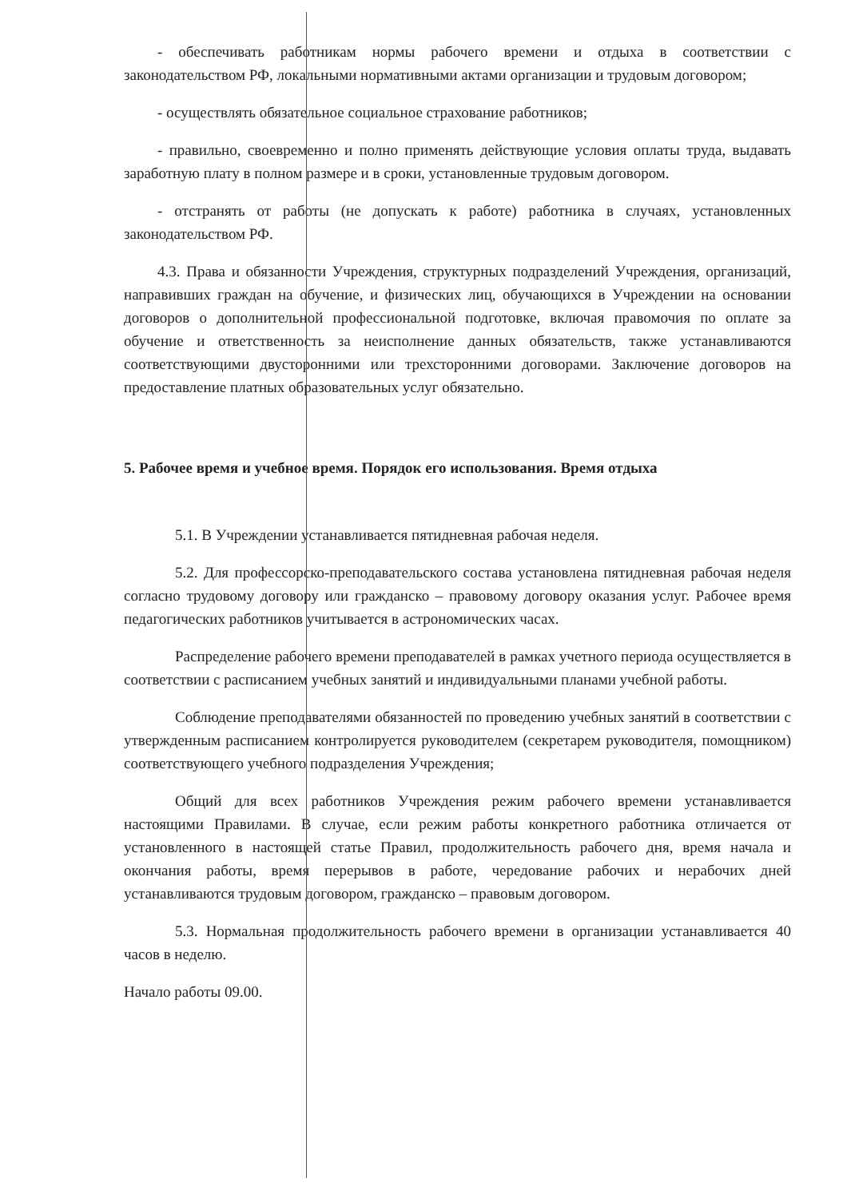- обеспечивать работникам нормы рабочего времени и отдыха в соответствии с законодательством РФ, локальными нормативными актами организации и трудовым договором;
- осуществлять обязательное социальное страхование работников;
- правильно, своевременно и полно применять действующие условия оплаты труда, выдавать заработную плату в полном размере и в сроки, установленные трудовым договором.
- отстранять от работы (не допускать к работе) работника в случаях, установленных законодательством РФ.
4.3. Права и обязанности Учреждения, структурных подразделений Учреждения, организаций, направивших граждан на обучение, и физических лиц, обучающихся в Учреждении на основании договоров о дополнительной профессиональной подготовке, включая правомочия по оплате за обучение и ответственность за неисполнение данных обязательств, также устанавливаются соответствующими двусторонними или трехсторонними договорами. Заключение договоров на предоставление платных образовательных услуг обязательно.
5. Рабочее время и учебное время. Порядок его использования. Время отдыха
5.1. В Учреждении устанавливается пятидневная рабочая неделя.
5.2. Для профессорско-преподавательского состава установлена пятидневная рабочая неделя согласно трудовому договору или гражданско – правовому договору оказания услуг. Рабочее время педагогических работников учитывается в астрономических часах.
Распределение рабочего времени преподавателей в рамках учетного периода осуществляется в соответствии с расписанием учебных занятий и индивидуальными планами учебной работы.
Соблюдение преподавателями обязанностей по проведению учебных занятий в соответствии с утвержденным расписанием контролируется руководителем (секретарем руководителя, помощником) соответствующего учебного подразделения Учреждения;
Общий для всех работников Учреждения режим рабочего времени устанавливается настоящими Правилами. В случае, если режим работы конкретного работника отличается от установленного в настоящей статье Правил, продолжительность рабочего дня, время начала и окончания работы, время перерывов в работе, чередование рабочих и нерабочих дней устанавливаются трудовым договором, гражданско – правовым договором.
5.3. Нормальная продолжительность рабочего времени в организации устанавливается 40 часов в неделю.
Начало работы 09.00.